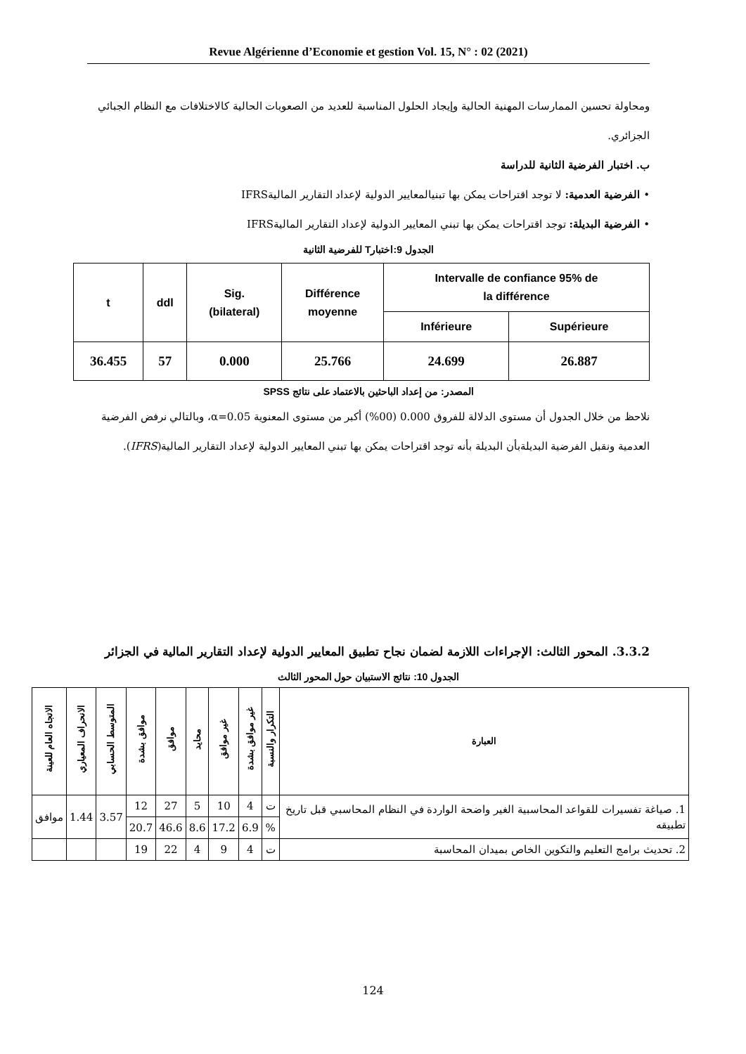Revue Algérienne d’Economie et gestion Vol. 15, N° : 02 (2021)
ومحاولة تحسين الممارسات المهنية الحالية وإيجاد الحلول المناسبة للعديد من الصعوبات الحالية كالاختلافات مع النظام الجبائي الجزائري.
ب. اختبار الفرضية الثانية للدراسة
• الفرضية العدمية: لا توجد اقتراحات يمكن بها تبنيالمعايير الدولية لإعداد التقارير الماليةIFRS
• الفرضية البديلة: توجد اقتراحات يمكن بها تبني المعايير الدولية لإعداد التقارير الماليةIFRS
الجدول 9:اختبارT للفرضية الثانية
| t | ddl | Sig. (bilateral) | Différence moyenne | Intervalle de confiance 95% de la différence | |
| --- | --- | --- | --- | --- | --- |
| | | | | Inférieure | Supérieure |
| 36.455 | 57 | 0.000 | 25.766 | 24.699 | 26.887 |
المصدر: من إعداد الباحثين بالاعتماد على نتائج SPSS
نلاحظ من خلال الجدول أن مستوى الدلالة للفروق 0.000 (00%) أكبر من مستوى المعنوية α=0.05، وبالتالي نرفض الفرضية العدمية ونقبل الفرضية البديلةبأن البديلة بأنه توجد اقتراحات يمكن بها تبني المعايير الدولية لإعداد التقارير المالية(IFRS).
3.3.2. المحور الثالث: الإجراءات اللازمة لضمان نجاح تطبيق المعايير الدولية لإعداد التقارير المالية في الجزائر
الجدول 10: نتائج الاستبيان حول المحور الثالث
| العبارة | التكرار والنسبة | غير موافق بشدة | غير موافق | محايد | موافق | موافق بشدة | المتوسط الحسابي | الانحراف المعياري | الاتجاه العام للعينة |
| --- | --- | --- | --- | --- | --- | --- | --- | --- | --- |
| 1. صياغة تفسيرات للقواعد المحاسبية الغير واضحة الواردة في النظام المحاسبي قبل تاريخ تطبيقه | ت | 4 | 10 | 5 | 27 | 12 | 3.57 | 1.44 | موافق |
| | % | 6.9 | 17.2 | 8.6 | 46.6 | 20.7 | | | |
| 2. تحديث برامج التعليم والتكوين الخاص بميدان المحاسبة | ت | 4 | 9 | 4 | 22 | 19 | | | |
124